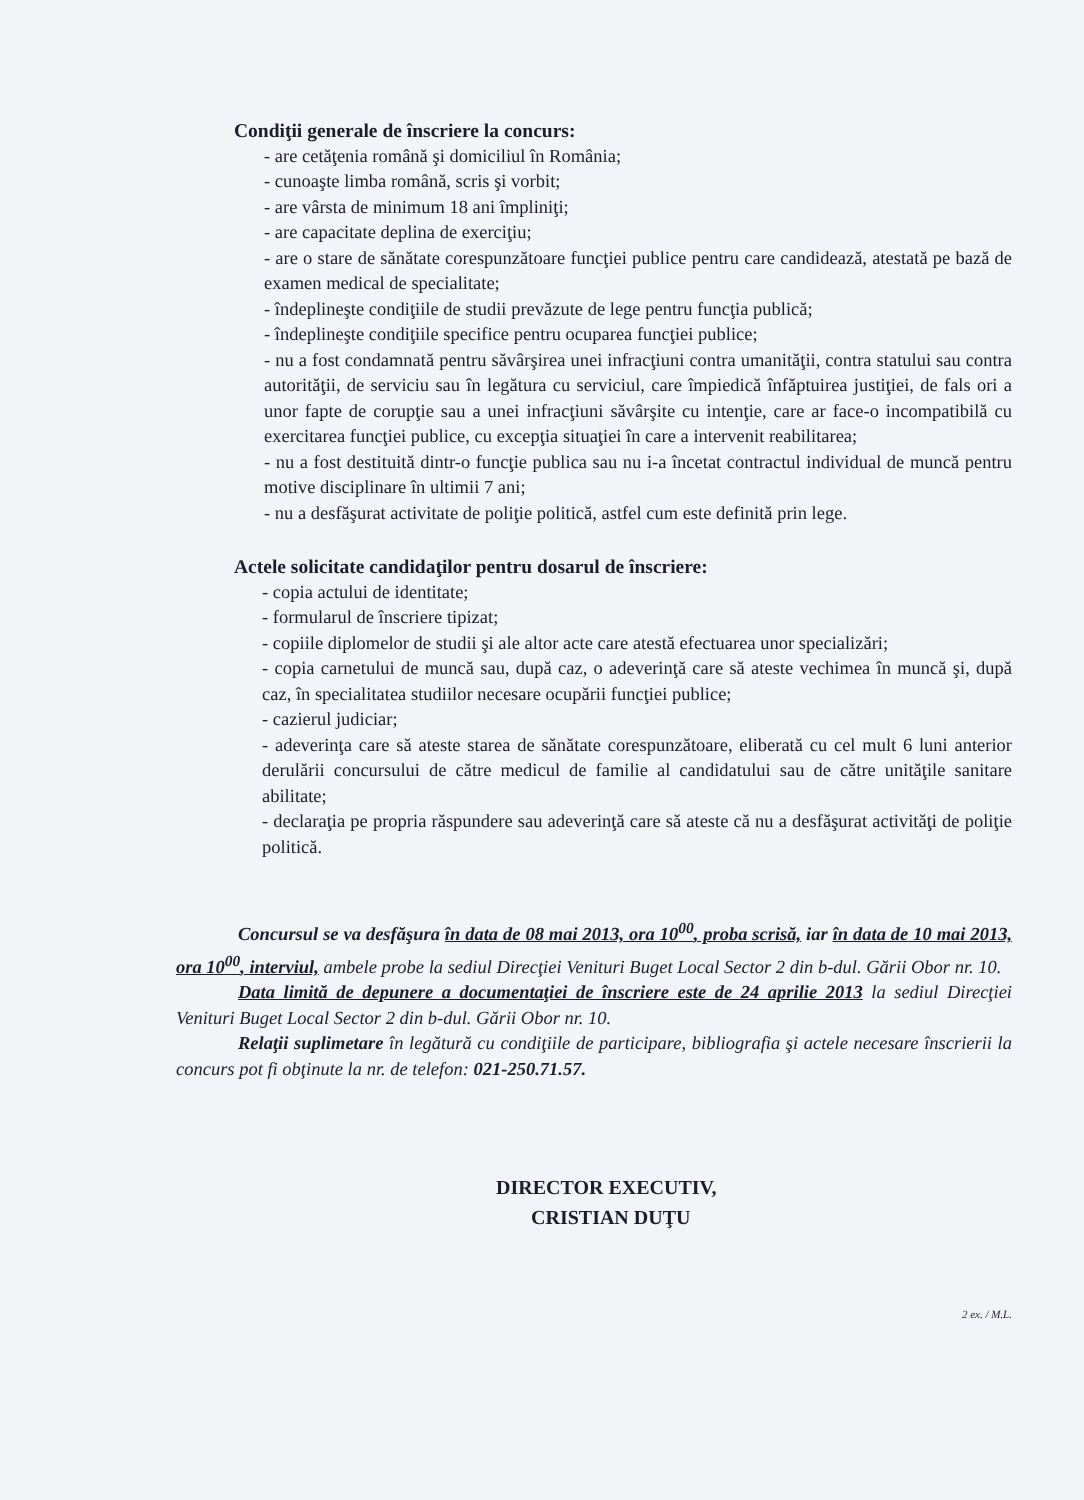Condiţii generale de înscriere la concurs:
- are cetăţenia română şi domiciliul în România;
- cunoaşte limba română, scris şi vorbit;
- are vârsta de minimum 18 ani împliniţi;
- are capacitate deplina de exerciţiu;
- are o stare de sănătate corespunzătoare funcţiei publice pentru care candidează, atestată pe bază de examen medical de specialitate;
- îndeplineşte condiţiile de studii prevăzute de lege pentru funcţia publică;
- îndeplineşte condiţiile specifice pentru ocuparea funcţiei publice;
- nu a fost condamnată pentru săvârşirea unei infracţiuni contra umanităţii, contra statului sau contra autorităţii, de serviciu sau în legătura cu serviciul, care împiedică înfăptuirea justiţiei, de fals ori a unor fapte de corupţie sau a unei infracţiuni săvârşite cu intenţie, care ar face-o incompatibilă cu exercitarea funcţiei publice, cu excepţia situaţiei în care a intervenit reabilitarea;
- nu a fost destituită dintr-o funcţie publica sau nu i-a încetat contractul individual de muncă pentru motive disciplinare în ultimii 7 ani;
- nu a desfăşurat activitate de poliţie politică, astfel cum este definită prin lege.
Actele solicitate candidaţilor pentru dosarul de înscriere:
- copia actului de identitate;
- formularul de înscriere tipizat;
- copiile diplomelor de studii şi ale altor acte care atestă efectuarea unor specializări;
- copia carnetului de muncă sau, după caz, o adeverinţă care să ateste vechimea în muncă şi, după caz, în specialitatea studiilor necesare ocupării funcţiei publice;
- cazierul judiciar;
- adeverinţa care să ateste starea de sănătate corespunzătoare, eliberată cu cel mult 6 luni anterior derulării concursului de către medicul de familie al candidatului sau de către unităţile sanitare abilitate;
- declaraţia pe propria răspundere sau adeverinţă care să ateste că nu a desfăşurat activităţi de poliţie politică.
Concursul se va desfăşura în data de 08 mai 2013, ora 10<sup>00</sup>, proba scrisă, iar în data de 10 mai 2013, ora 10<sup>00</sup>, interviul, ambele probe la sediul Direcţiei Venituri Buget Local Sector 2 din b-dul. Gării Obor nr. 10.
Data limită de depunere a documentaţiei de înscriere este de 24 aprilie 2013 la sediul Direcţiei Venituri Buget Local Sector 2 din b-dul. Gării Obor nr. 10.
Relaţii suplimetare în legătură cu condiţiile de participare, bibliografia şi actele necesare înscrierii la concurs pot fi obţinute la nr. de telefon: 021-250.71.57.
DIRECTOR EXECUTIV,
CRISTIAN DUŢU
2 ex. / M.L.